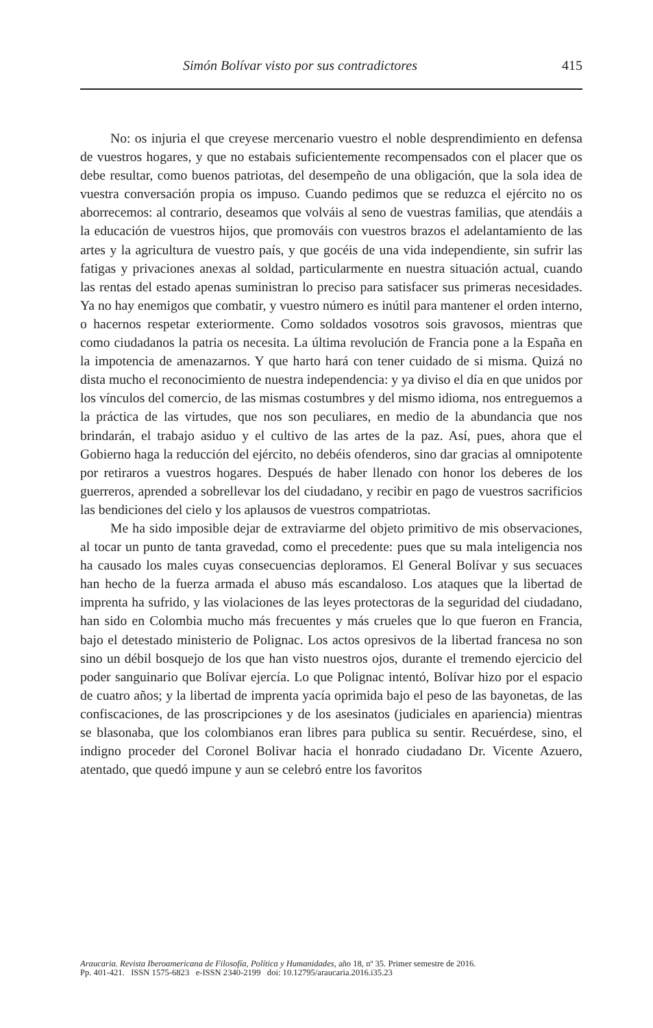Simón Bolívar visto por sus contradictores 415
No: os injuria el que creyese mercenario vuestro el noble desprendimiento en defensa de vuestros hogares, y que no estabais suficientemente recompensados con el placer que os debe resultar, como buenos patriotas, del desempeño de una obligación, que la sola idea de vuestra conversación propia os impuso. Cuando pedimos que se reduzca el ejército no os aborrecemos: al contrario, deseamos que volváis al seno de vuestras familias, que atendáis a la educación de vuestros hijos, que promováis con vuestros brazos el adelantamiento de las artes y la agricultura de vuestro país, y que gocéis de una vida independiente, sin sufrir las fatigas y privaciones anexas al soldad, particularmente en nuestra situación actual, cuando las rentas del estado apenas suministran lo preciso para satisfacer sus primeras necesidades. Ya no hay enemigos que combatir, y vuestro número es inútil para mantener el orden interno, o hacernos respetar exteriormente. Como soldados vosotros sois gravosos, mientras que como ciudadanos la patria os necesita. La última revolución de Francia pone a la España en la impotencia de amenazarnos. Y que harto hará con tener cuidado de si misma. Quizá no dista mucho el reconocimiento de nuestra independencia: y ya diviso el día en que unidos por los vínculos del comercio, de las mismas costumbres y del mismo idioma, nos entreguemos a la práctica de las virtudes, que nos son peculiares, en medio de la abundancia que nos brindarán, el trabajo asiduo y el cultivo de las artes de la paz. Así, pues, ahora que el Gobierno haga la reducción del ejército, no debéis ofenderos, sino dar gracias al omnipotente por retiraros a vuestros hogares. Después de haber llenado con honor los deberes de los guerreros, aprended a sobrellevar los del ciudadano, y recibir en pago de vuestros sacrificios las bendiciones del cielo y los aplausos de vuestros compatriotas.
Me ha sido imposible dejar de extraviarme del objeto primitivo de mis observaciones, al tocar un punto de tanta gravedad, como el precedente: pues que su mala inteligencia nos ha causado los males cuyas consecuencias deploramos. El General Bolívar y sus secuaces han hecho de la fuerza armada el abuso más escandaloso. Los ataques que la libertad de imprenta ha sufrido, y las violaciones de las leyes protectoras de la seguridad del ciudadano, han sido en Colombia mucho más frecuentes y más crueles que lo que fueron en Francia, bajo el detestado ministerio de Polignac. Los actos opresivos de la libertad francesa no son sino un débil bosquejo de los que han visto nuestros ojos, durante el tremendo ejercicio del poder sanguinario que Bolívar ejercía. Lo que Polignac intentó, Bolívar hizo por el espacio de cuatro años; y la libertad de imprenta yacía oprimida bajo el peso de las bayonetas, de las confiscaciones, de las proscripciones y de los asesinatos (judiciales en apariencia) mientras se blasonaba, que los colombianos eran libres para publica su sentir. Recuérdese, sino, el indigno proceder del Coronel Bolivar hacia el honrado ciudadano Dr. Vicente Azuero, atentado, que quedó impune y aun se celebró entre los favoritos
Araucaria. Revista Iberoamericana de Filosofía, Política y Humanidades, año 18, nº 35. Primer semestre de 2016.
Pp. 401-421. ISSN 1575-6823 e-ISSN 2340-2199 doi: 10.12795/araucaria.2016.i35.23